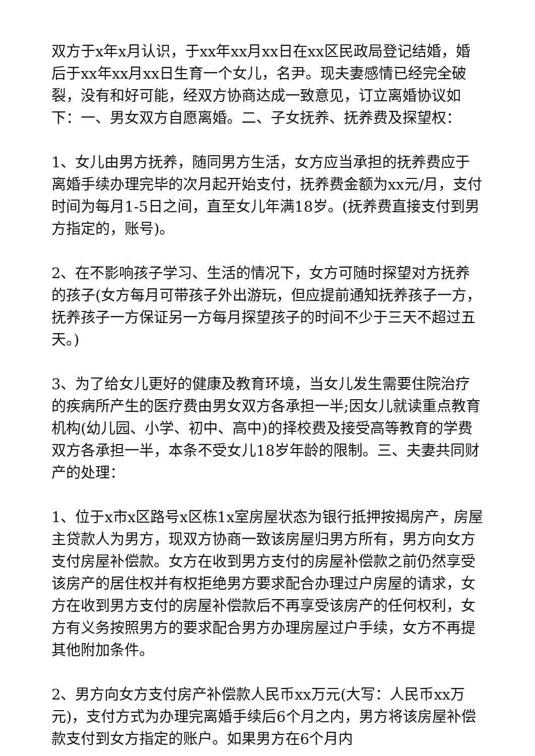双方于x年x月认识，于xx年xx月xx日在xx区民政局登记结婚，婚后于xx年xx月xx日生育一个女儿，名尹。现夫妻感情已经完全破裂，没有和好可能，经双方协商达成一致意见，订立离婚协议如下：一、男女双方自愿离婚。二、子女抚养、抚养费及探望权：
1、女儿由男方抚养，随同男方生活，女方应当承担的抚养费应于离婚手续办理完毕的次月起开始支付，抚养费金额为xx元/月，支付时间为每月1-5日之间，直至女儿年满18岁。(抚养费直接支付到男方指定的，账号)。
2、在不影响孩子学习、生活的情况下，女方可随时探望对方抚养的孩子(女方每月可带孩子外出游玩，但应提前通知抚养孩子一方，抚养孩子一方保证另一方每月探望孩子的时间不少于三天不超过五天。)
3、为了给女儿更好的健康及教育环境，当女儿发生需要住院治疗的疾病所产生的医疗费由男女双方各承担一半;因女儿就读重点教育机构(幼儿园、小学、初中、高中)的择校费及接受高等教育的学费双方各承担一半，本条不受女儿18岁年龄的限制。三、夫妻共同财产的处理：
1、位于x市x区路号x区栋1x室房屋状态为银行抵押按揭房产，房屋主贷款人为男方，现双方协商一致该房屋归男方所有，男方向女方支付房屋补偿款。女方在收到男方支付的房屋补偿款之前仍然享受该房产的居住权并有权拒绝男方要求配合办理过户房屋的请求，女方在收到男方支付的房屋补偿款后不再享受该房产的任何权利，女方有义务按照男方的要求配合男方办理房屋过户手续，女方不再提其他附加条件。
2、男方向女方支付房产补偿款人民币xx万元(大写：人民币xx万元)，支付方式为办理完离婚手续后6个月之内，男方将该房屋补偿款支付到女方指定的账户。如果男方在6个月内